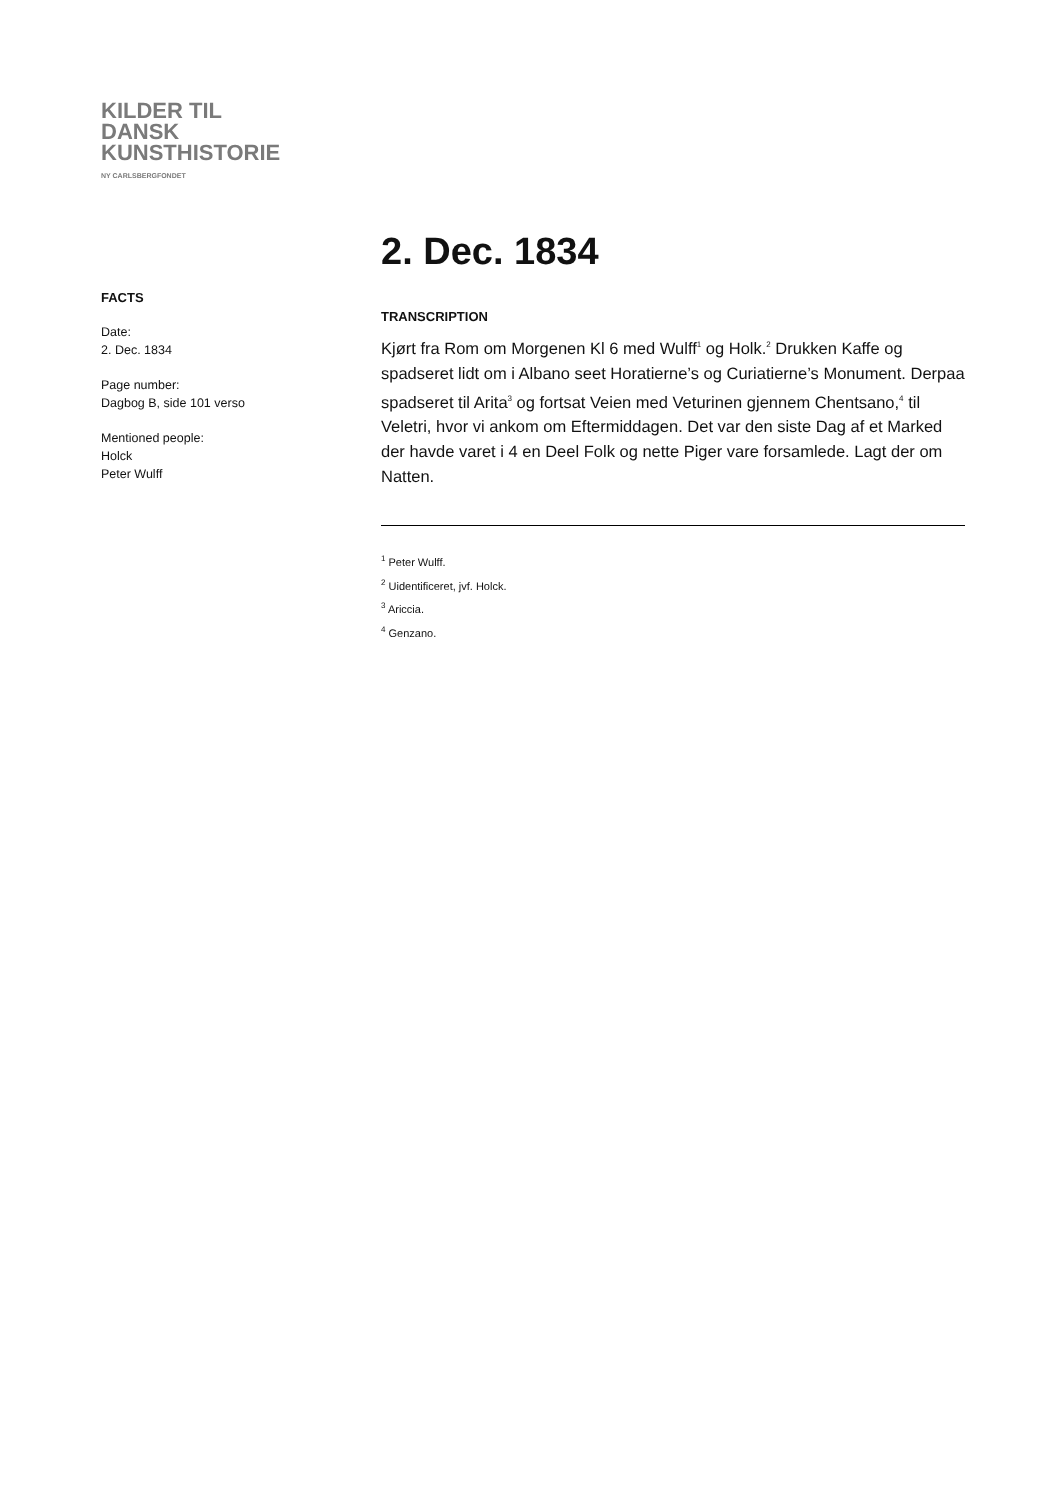KILDER TIL
DANSK
KUNSTHISTORIE
NY CARLSBERGFONDET
FACTS
Date:
2. Dec. 1834
Page number:
Dagbog B, side 101 verso
Mentioned people:
Holck
Peter Wulff
2. Dec. 1834
TRANSCRIPTION
Kjørt fra Rom om Morgenen Kl 6 med Wulff<sup>1</sup> og Holk.<sup>2</sup> Drukken Kaffe og spadseret lidt om i Albano seet Horatierne’s og Curiatierne’s Monument. Derpaa spadseret til Arita<sup>3</sup> og fortsat Veien med Veturinen gjennem Chentsano,<sup>4</sup> til Veletri, hvor vi ankom om Eftermiddagen. Det var den siste Dag af et Marked der havde varet i 4 en Deel Folk og nette Piger vare forsamlede. Lagt der om Natten.
<sup>1</sup> Peter Wulff.
<sup>2</sup> Uidentificeret, jvf. Holck.
<sup>3</sup> Ariccia.
<sup>4</sup> Genzano.